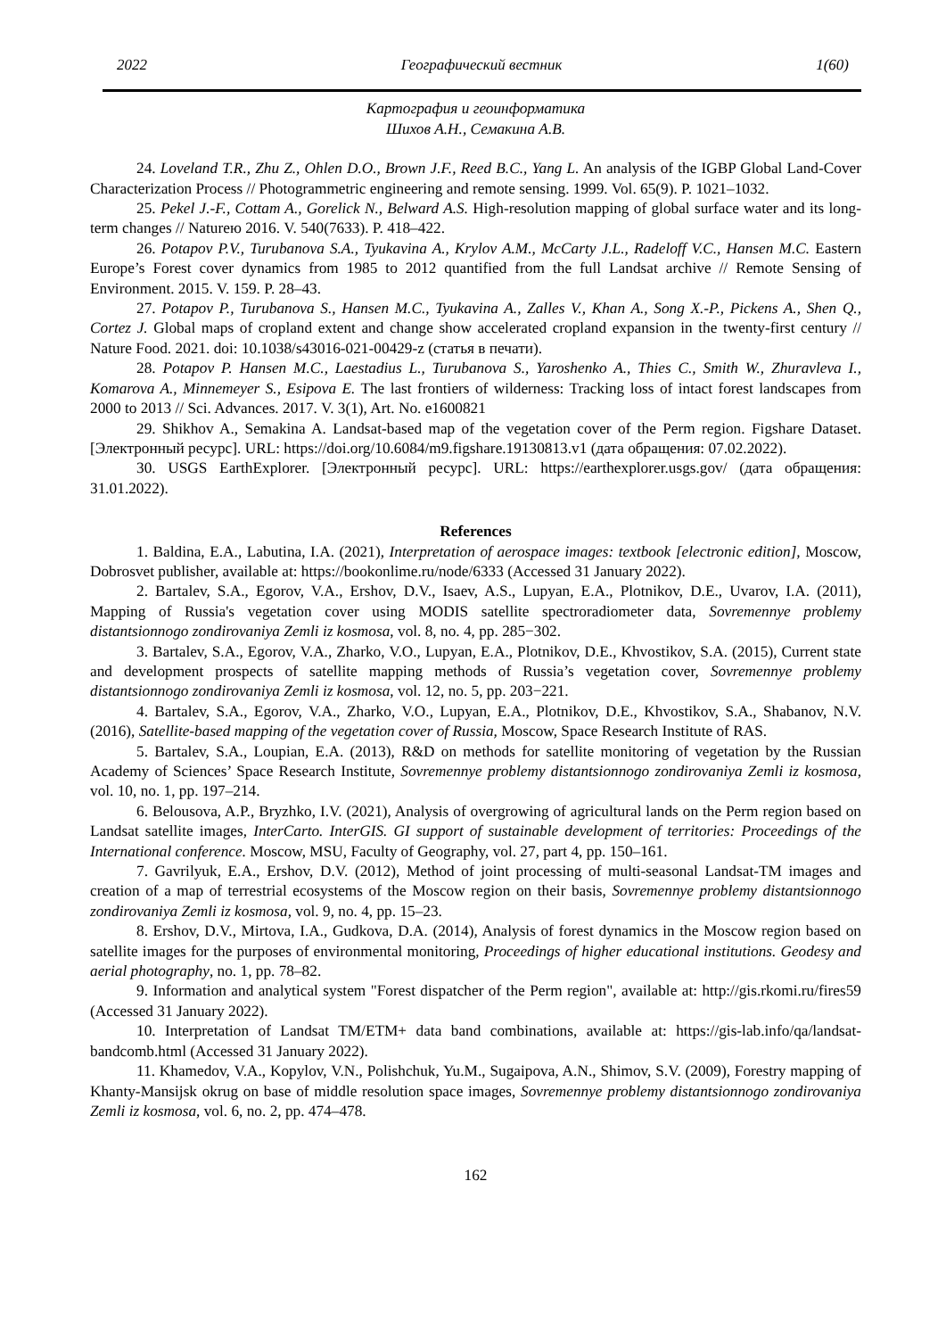2022 Географический вестник 1(60)
Картография и геоинформатика
Шихов А.Н., Семакина А.В.
24. Loveland T.R., Zhu Z., Ohlen D.O., Brown J.F., Reed B.C., Yang L. An analysis of the IGBP Global Land-Cover Characterization Process // Photogrammetric engineering and remote sensing. 1999. Vol. 65(9). P. 1021–1032.
25. Pekel J.-F., Cottam A., Gorelick N., Belward A.S. High-resolution mapping of global surface water and its long-term changes // Natureю 2016. V. 540(7633). P. 418–422.
26. Potapov P.V., Turubanova S.A., Tyukavina A., Krylov A.M., McCarty J.L., Radeloff V.C., Hansen M.C. Eastern Europe’s Forest cover dynamics from 1985 to 2012 quantified from the full Landsat archive // Remote Sensing of Environment. 2015. V. 159. P. 28–43.
27. Potapov P., Turubanova S., Hansen M.C., Tyukavina A., Zalles V., Khan A., Song X.-P., Pickens A., Shen Q., Cortez J. Global maps of cropland extent and change show accelerated cropland expansion in the twenty-first century // Nature Food. 2021. doi: 10.1038/s43016-021-00429-z (статья в печати).
28. Potapov P. Hansen M.C., Laestadius L., Turubanova S., Yaroshenko A., Thies C., Smith W., Zhuravleva I., Komarova A., Minnemeyer S., Esipova E. The last frontiers of wilderness: Tracking loss of intact forest landscapes from 2000 to 2013 // Sci. Advances. 2017. V. 3(1), Art. No. e1600821
29. Shikhov A., Semakina A. Landsat-based map of the vegetation cover of the Perm region. Figshare Dataset. [Электронный ресурс]. URL: https://doi.org/10.6084/m9.figshare.19130813.v1 (дата обращения: 07.02.2022).
30. USGS EarthExplorer. [Электронный ресурс]. URL: https://earthexplorer.usgs.gov/ (дата обращения: 31.01.2022).
References
1. Baldina, E.A., Labutina, I.A. (2021), Interpretation of aerospace images: textbook [electronic edition], Moscow, Dobrosvet publisher, available at: https://bookonlime.ru/node/6333 (Accessed 31 January 2022).
2. Bartalev, S.A., Egorov, V.A., Ershov, D.V., Isaev, A.S., Lupyan, E.A., Plotnikov, D.E., Uvarov, I.A. (2011), Mapping of Russia's vegetation cover using MODIS satellite spectroradiometer data, Sovremennye problemy distantsionnogo zondirovaniya Zemli iz kosmosa, vol. 8, no. 4, pp. 285−302.
3. Bartalev, S.A., Egorov, V.A., Zharko, V.O., Lupyan, E.A., Plotnikov, D.E., Khvostikov, S.A. (2015), Current state and development prospects of satellite mapping methods of Russia’s vegetation cover, Sovremennye problemy distantsionnogo zondirovaniya Zemli iz kosmosa, vol. 12, no. 5, pp. 203−221.
4. Bartalev, S.A., Egorov, V.A., Zharko, V.O., Lupyan, E.A., Plotnikov, D.E., Khvostikov, S.A., Shabanov, N.V. (2016), Satellite-based mapping of the vegetation cover of Russia, Moscow, Space Research Institute of RAS.
5. Bartalev, S.A., Loupian, E.A. (2013), R&D on methods for satellite monitoring of vegetation by the Russian Academy of Sciences’ Space Research Institute, Sovremennye problemy distantsionnogo zondirovaniya Zemli iz kosmosa, vol. 10, no. 1, pp. 197–214.
6. Belousova, A.P., Bryzhko, I.V. (2021), Analysis of overgrowing of agricultural lands on the Perm region based on Landsat satellite images, InterCarto. InterGIS. GI support of sustainable development of territories: Proceedings of the International conference. Moscow, MSU, Faculty of Geography, vol. 27, part 4, pp. 150–161.
7. Gavrilyuk, E.A., Ershov, D.V. (2012), Method of joint processing of multi-seasonal Landsat-TM images and creation of a map of terrestrial ecosystems of the Moscow region on their basis, Sovremennye problemy distantsionnogo zondirovaniya Zemli iz kosmosa, vol. 9, no. 4, pp. 15–23.
8. Ershov, D.V., Mirtova, I.A., Gudkova, D.A. (2014), Analysis of forest dynamics in the Moscow region based on satellite images for the purposes of environmental monitoring, Proceedings of higher educational institutions. Geodesy and aerial photography, no. 1, pp. 78–82.
9. Information and analytical system "Forest dispatcher of the Perm region", available at: http://gis.rkomi.ru/fires59 (Accessed 31 January 2022).
10. Interpretation of Landsat TM/ETM+ data band combinations, available at: https://gis-lab.info/qa/landsat-bandcomb.html (Accessed 31 January 2022).
11. Khamedov, V.A., Kopylov, V.N., Polishchuk, Yu.M., Sugaipova, A.N., Shimov, S.V. (2009), Forestry mapping of Khanty-Mansijsk okrug on base of middle resolution space images, Sovremennye problemy distantsionnogo zondirovaniya Zemli iz kosmosa, vol. 6, no. 2, pp. 474–478.
162